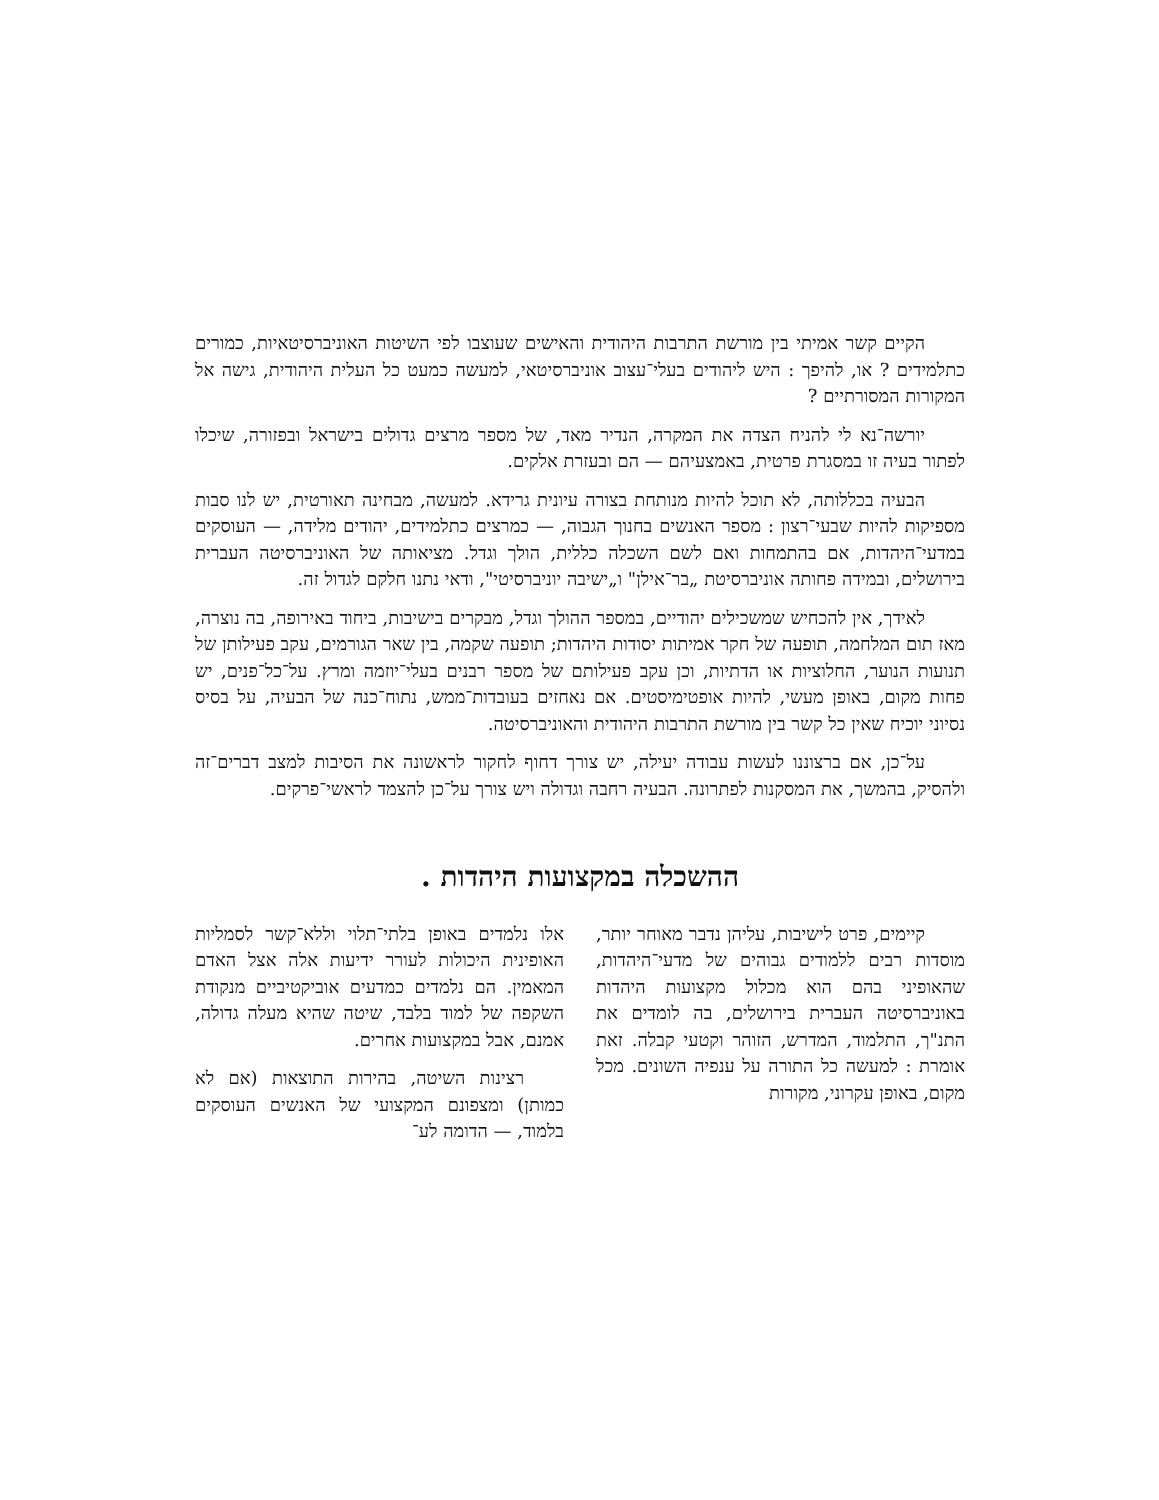הקיים קשר אמיתי בין מורשת התרבות היהודית והאישים שעוצבו לפי השיטות האוניברסיטאיות, כמורים כתלמידים ? או, להיפך : היש ליהודים בעלי־עצוב אוניברסיטאי, למעשה כמעט כל העלית היהודית, גישה אל המקורות המסורתיים ?
יורשה־נא לי להניח הצדה את המקרה, הנדיר מאד, של מספר מרצים גדולים בישראל ובפזורה, שיכלו לפתור בעיה זו במסגרת פרטית, באמצעיהם — הם ובעזרת אלקים.
הבעיה בכללותה, לא תוכל להיות מנותחת בצורה עיונית גרידא. למעשה, מבחינה תאורטית, יש לנו סבות מספיקות להיות שבעי־רצון : מספר האנשים בחנוך הגבוה, — כמרצים כתלמידים, יהודים מלידה, — העוסקים במדעי־היהדות, אם בהתמחות ואם לשם השכלה כללית, הולך וגדל. מציאותה של האוניברסיטה העברית בירושלים, ובמידה פחותה אוניברסיטת „בר־אילן" ו„ישיבה יוניברסיטי", ודאי נתנו חלקם לגדול זה.
לאידך, אין להכחיש שמשכילים יהודיים, במספר ההולך וגדל, מבקרים בישיבות, ביחוד באירופה, בה נוצרה, מאז תום המלחמה, תופעה של חקר אמיתות יסודות היהדות; תופעה שקמה, בין שאר הגורמים, עקב פעילותן של תנועות הנוער, החלוציות או הדתיות, וכן עקב פעילותם של מספר רבנים בעלי־יוזמה ומרץ. על־כל־פנים, יש פחות מקום, באופן מעשי, להיות אופטימיסטים. אם נאחזים בעובדות־ממש, נתוח־כנה של הבעיה, על בסיס נסיוני יוכיח שאין כל קשר בין מורשת התרבות היהודית והאוניברסיטה.
על־כן, אם ברצוננו לעשות עבודה יעילה, יש צורך דחוף לחקור לראשונה את הסיבות למצב דברים־זה ולהסיק, בהמשך, את המסקנות לפתרונה. הבעיה רחבה וגדולה ויש צורך על־כן להצמד לראשי־פרקים.
ההשכלה במקצועות היהדות .
קיימים, פרט לישיבות, עליהן נדבר מאוחר יותר, מוסדות רבים ללמודים גבוהים של מדעי־היהדות, שהאופיני בהם הוא מכלול מקצועות היהדות באוניברסיטה העברית בירושלים, בה לומדים את התנ"ך, התלמוד, המדרש, הזוהר וקטעי קבלה. זאת אומרת : למעשה כל התורה על ענפיה השונים. מכל מקום, באופן עקרוני, מקורות
אלו נלמדים באופן בלתי־תלוי וללא־קשר לסמליות האופינית היכולות לעורר ידיעות אלה אצל האדם המאמין. הם נלמדים כמדעים אוביקטיביים מנקודת השקפה של למוד בלבד, שיטה שהיא מעלה גדולה, אמנם, אבל במקצועות אחרים.
רצינות השיטה, בהירות התוצאות (אם לא כמותן) ומצפונם המקצועי של האנשים העוסקים בלמוד, — הדומה לע־